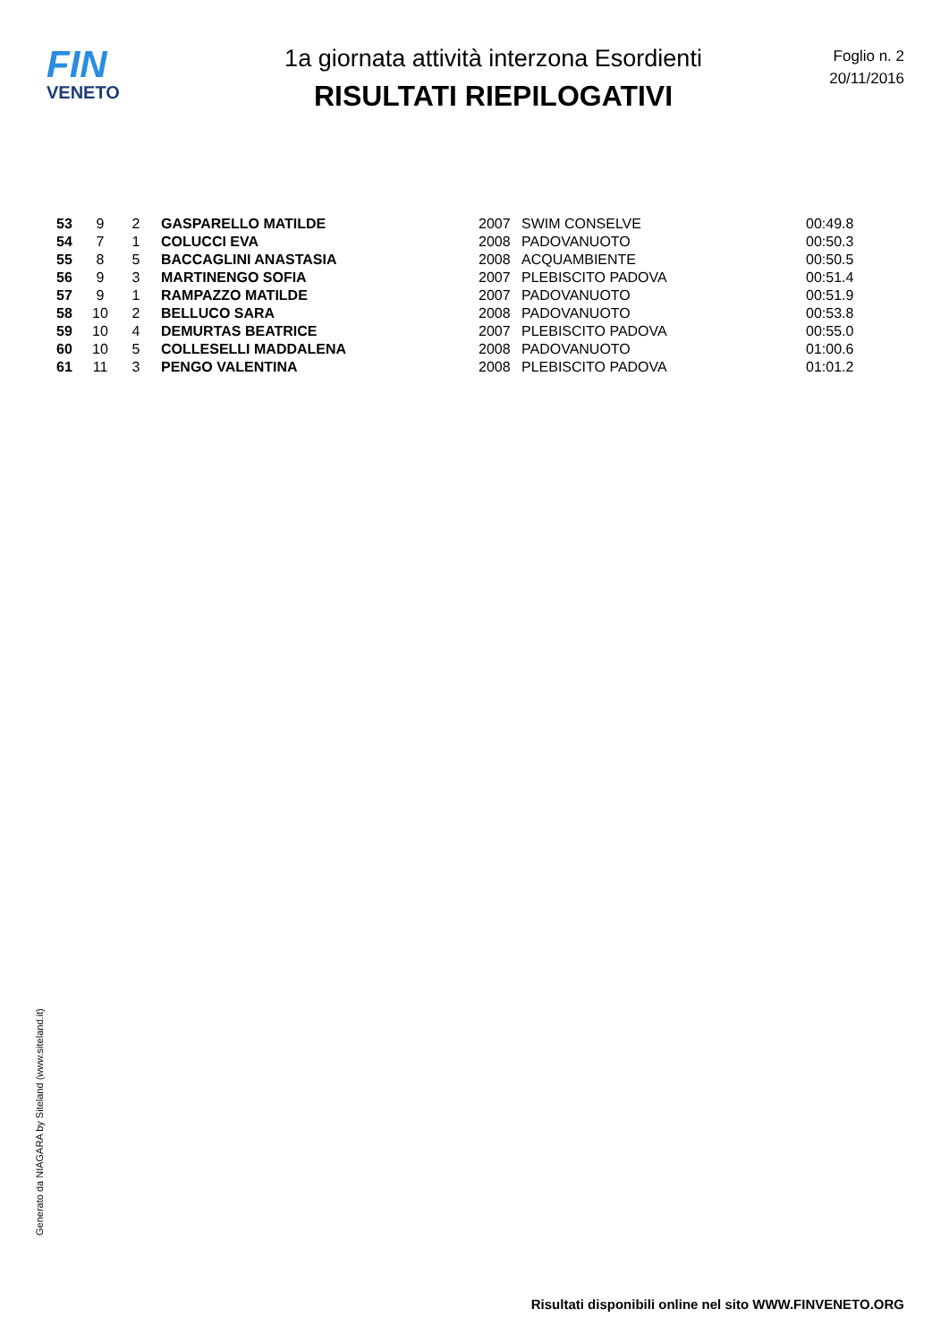FIN
VENETO
1a giornata attività interzona Esordienti
RISULTATI RIEPILOGATIVI
Foglio n. 2
20/11/2016
| 53 | 9 | 2 | GASPARELLO MATILDE | 2007 | SWIM CONSELVE | 00:49.8 |
| 54 | 7 | 1 | COLUCCI EVA | 2008 | PADOVANUOTO | 00:50.3 |
| 55 | 8 | 5 | BACCAGLINI ANASTASIA | 2008 | ACQUAMBIENTE | 00:50.5 |
| 56 | 9 | 3 | MARTINENGO SOFIA | 2007 | PLEBISCITO PADOVA | 00:51.4 |
| 57 | 9 | 1 | RAMPAZZO MATILDE | 2007 | PADOVANUOTO | 00:51.9 |
| 58 | 10 | 2 | BELLUCO SARA | 2008 | PADOVANUOTO | 00:53.8 |
| 59 | 10 | 4 | DEMURTAS BEATRICE | 2007 | PLEBISCITO PADOVA | 00:55.0 |
| 60 | 10 | 5 | COLLESELLI MADDALENA | 2008 | PADOVANUOTO | 01:00.6 |
| 61 | 11 | 3 | PENGO VALENTINA | 2008 | PLEBISCITO PADOVA | 01:01.2 |
Generato da NIAGARA by Siteland (www.siteland.it)
Risultati disponibili online nel sito WWW.FINVENETO.ORG